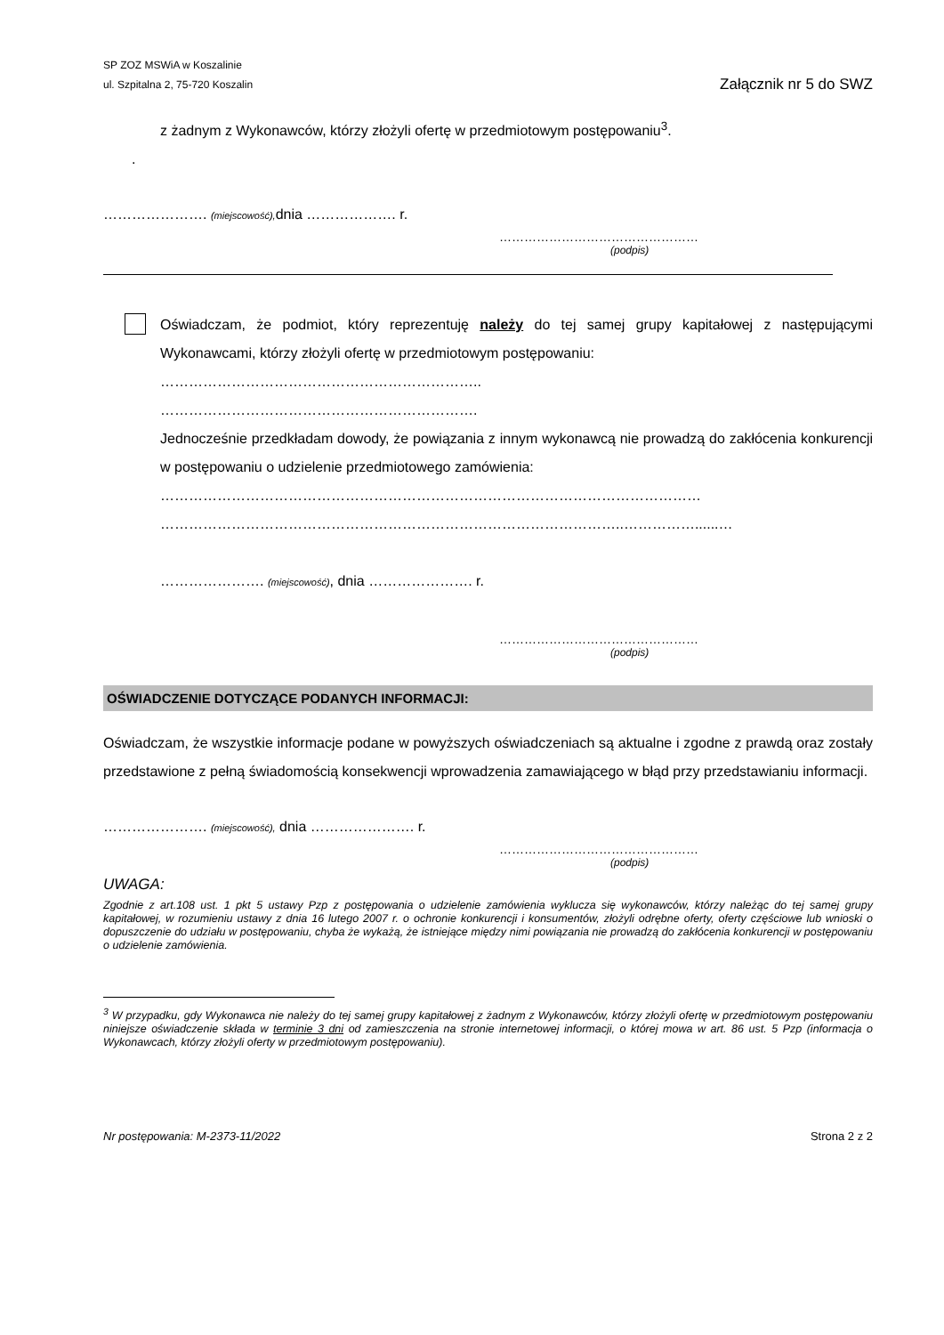SP ZOZ MSWiA w Koszalinie
ul. Szpitalna 2, 75-720 Koszalin
Załącznik nr 5 do SWZ
z żadnym z Wykonawców, którzy złożyli ofertę w przedmiotowym postępowaniu<sup>3</sup>.
.
…………………. (miejscowość), dnia ………………. r.
…………………………………………
(podpis)
Oświadczam, że podmiot, który reprezentuję należy do tej samej grupy kapitałowej z następującymi Wykonawcami, którzy złożyli ofertę w przedmiotowym postępowaniu:
…………………………………………………………..
………………………………………………………….
Jednocześnie przedkładam dowody, że powiązania z innym wykonawcą nie prowadzą do zakłócenia konkurencji w postępowaniu o udzielenie przedmiotowego zamówienia:
……………………………………………………………………………………………………
……………………………………………………………………………………..……………......…
…………………. (miejscowość), dnia …………………. r.
…………………………………………
(podpis)
OŚWIADCZENIE DOTYCZĄCE PODANYCH INFORMACJI:
Oświadczam, że wszystkie informacje podane w powyższych oświadczeniach są aktualne i zgodne z prawdą oraz zostały przedstawione z pełną świadomością konsekwencji wprowadzenia zamawiającego w błąd przy przedstawianiu informacji.
…………………. (miejscowość), dnia …………………. r.
…………………………………………
(podpis)
UWAGA:
Zgodnie z art.108 ust. 1 pkt 5 ustawy Pzp z postępowania o udzielenie zamówienia wyklucza się wykonawców, którzy należąc do tej samej grupy kapitałowej, w rozumieniu ustawy z dnia 16 lutego 2007 r. o ochronie konkurencji i konsumentów, złożyli odrębne oferty, oferty częściowe lub wnioski o dopuszczenie do udziału w postępowaniu, chyba że wykażą, że istniejące między nimi powiązania nie prowadzą do zakłócenia konkurencji w postępowaniu o udzielenie zamówienia.
<sup>3</sup> W przypadku, gdy Wykonawca nie należy do tej samej grupy kapitałowej z żadnym z Wykonawców, którzy złożyli ofertę w przedmiotowym postępowaniu niniejsze oświadczenie składa w terminie 3 dni od zamieszczenia na stronie internetowej informacji, o której mowa w art. 86 ust. 5 Pzp (informacja o Wykonawcach, którzy złożyli oferty w przedmiotowym postępowaniu).
Nr postępowania: M-2373-11/2022 Strona 2 z 2